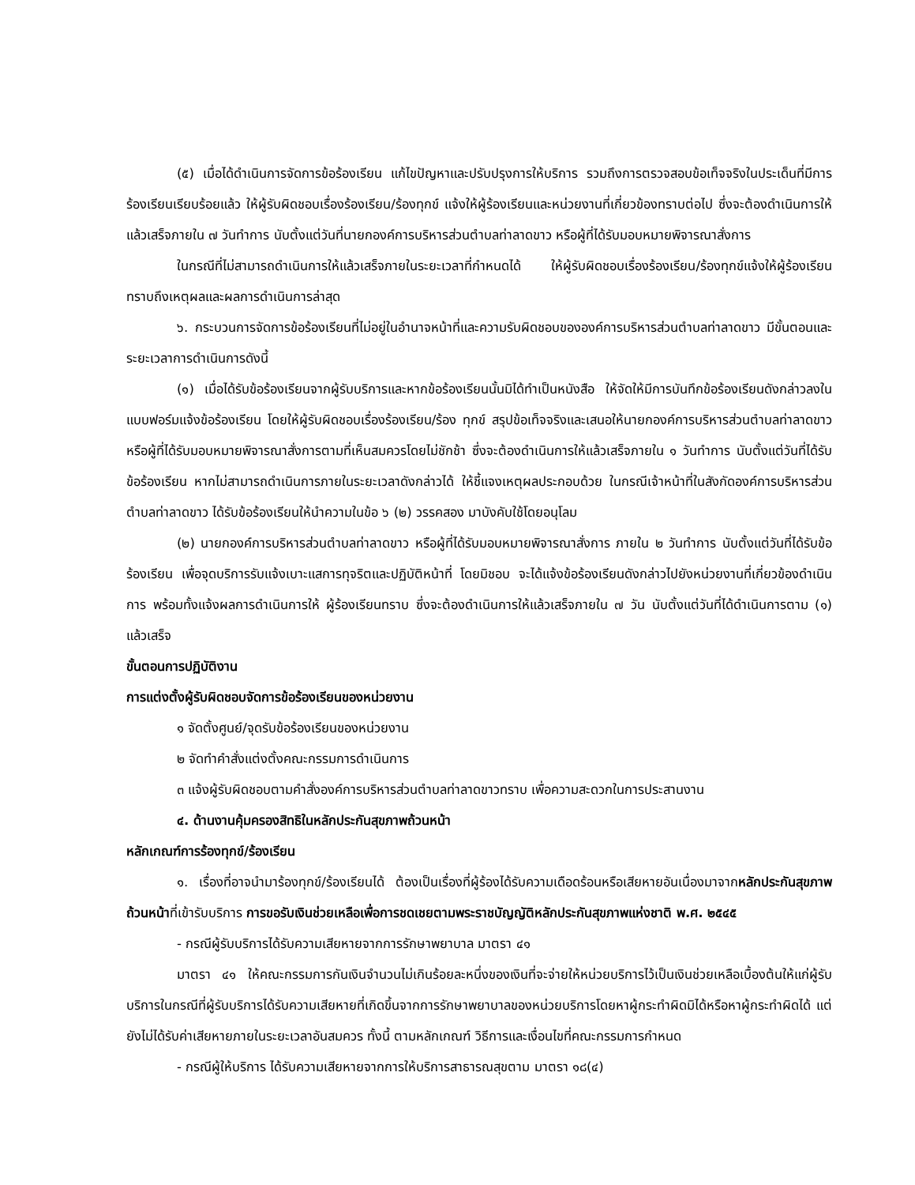(๕) เมื่อได้ดำเนินการจัดการข้อร้องเรียน แก้ไขปัญหาและปรับปรุงการให้บริการ รวมถึงการตรวจสอบข้อเท็จจริงในประเด็นที่มีการร้องเรียนเรียบร้อยแล้ว ให้ผู้รับผิดชอบเรื่องร้องเรียน/ร้องทุกข์ แจ้งให้ผู้ร้องเรียนและหน่วยงานที่เกี่ยวข้องทราบต่อไป ซึ่งจะต้องดำเนินการให้แล้วเสร็จภายใน ๗ วันทำการ นับตั้งแต่วันที่นายกองค์การบริหารส่วนตำบลท่าลาดขาว หรือผู้ที่ได้รับมอบหมายพิจารณาสั่งการ
ในกรณีที่ไม่สามารถดำเนินการให้แล้วเสร็จภายในระยะเวลาที่กำหนดได้ ให้ผู้รับผิดชอบเรื่องร้องเรียน/ร้องทุกข์แจ้งให้ผู้ร้องเรียนทราบถึงเหตุผลและผลการดำเนินการล่าสุด
๖. กระบวนการจัดการข้อร้องเรียนที่ไม่อยู่ในอำนาจหน้าที่และความรับผิดชอบขององค์การบริหารส่วนตำบลท่าลาดขาว มีขั้นตอนและระยะเวลาการดำเนินการดังนี้
(๑) เมื่อได้รับข้อร้องเรียนจากผู้รับบริการและหากข้อร้องเรียนนั้นมิได้ทำเป็นหนังสือ ให้จัดให้มีการบันทึกข้อร้องเรียนดังกล่าวลงในแบบฟอร์มแจ้งข้อร้องเรียน โดยให้ผู้รับผิดชอบเรื่องร้องเรียน/ร้อง ทุกข์ สรุปข้อเท็จจริงและเสนอให้นายกองค์การบริหารส่วนตำบลท่าลาดขาวหรือผู้ที่ได้รับมอบหมายพิจารณาสั่งการตามที่เห็นสมควรโดยไม่ชักช้า ซึ่งจะต้องดำเนินการให้แล้วเสร็จภายใน ๑ วันทำการ นับตั้งแต่วันที่ได้รับข้อร้องเรียน หากไม่สามารถดำเนินการภายในระยะเวลาดังกล่าวได้ ให้ชี้แจงเหตุผลประกอบด้วย ในกรณีเจ้าหน้าที่ในสังกัดองค์การบริหารส่วนตำบลท่าลาดขาว ได้รับข้อร้องเรียนให้นำความในข้อ ๖ (๒) วรรคสอง มาบังคับใช้โดยอนุโลม
(๒) นายกองค์การบริหารส่วนตำบลท่าลาดขาว หรือผู้ที่ได้รับมอบหมายพิจารณาสั่งการ ภายใน ๒ วันทำการ นับตั้งแต่วันที่ได้รับข้อร้องเรียน เพื่อจุดบริการรับแจ้งเบาะแสการทุจริตและปฏิบัติหน้าที่ โดยมิชอบ จะได้แจ้งข้อร้องเรียนดังกล่าวไปยังหน่วยงานที่เกี่ยวข้องดำเนินการ พร้อมทั้งแจ้งผลการดำเนินการให้ ผู้ร้องเรียนทราบ ซึ่งจะต้องดำเนินการให้แล้วเสร็จภายใน ๗ วัน นับตั้งแต่วันที่ได้ดำเนินการตาม (๑) แล้วเสร็จ
ขั้นตอนการปฏิบัติงาน
การแต่งตั้งผู้รับผิดชอบจัดการข้อร้องเรียนของหน่วยงาน
๑ จัดตั้งศูนย์/จุดรับข้อร้องเรียนของหน่วยงาน
๒ จัดทำคำสั่งแต่งตั้งคณะกรรมการดำเนินการ
๓ แจ้งผู้รับผิดชอบตามคำสั่งองค์การบริหารส่วนตำบลท่าลาดขาวทราบ เพื่อความสะดวกในการประสานงาน
๔. ด้านงานคุ้มครองสิทธิในหลักประกันสุขภาพถ้วนหน้า
หลักเกณฑ์การร้องทุกข์/ร้องเรียน
๑. เรื่องที่อาจนำมาร้องทุกข์/ร้องเรียนได้ ต้องเป็นเรื่องที่ผู้ร้องได้รับความเดือดร้อนหรือเสียหายอันเนื่องมาจากหลักประกันสุขภาพถ้วนหน้าที่เข้ารับบริการ การขอรับเงินช่วยเหลือเพื่อการชดเชยตามพระราชบัญญัติหลักประกันสุขภาพแห่งชาติ พ.ศ. ๒๕๔๕
- กรณีผู้รับบริการได้รับความเสียหายจากการรักษาพยาบาล มาตรา ๔๑
มาตรา ๔๑ ให้คณะกรรมการกันเงินจำนวนไม่เกินร้อยละหนึ่งของเงินที่จะจ่ายให้หน่วยบริการไว้เป็นเงินช่วยเหลือเบื้องต้นให้แก่ผู้รับบริการในกรณีที่ผู้รับบริการได้รับความเสียหายที่เกิดขึ้นจากการรักษาพยาบาลของหน่วยบริการโดยหาผู้กระทำผิดมิได้หรือหาผู้กระทำผิดได้ แต่ยังไม่ได้รับค่าเสียหายภายในระยะเวลาอันสมควร ทั้งนี้ ตามหลักเกณฑ์ วิธีการและเงื่อนไขที่คณะกรรมการกำหนด
- กรณีผู้ให้บริการ ได้รับความเสียหายจากการให้บริการสาธารณสุขตาม มาตรา ๑๘(๔)